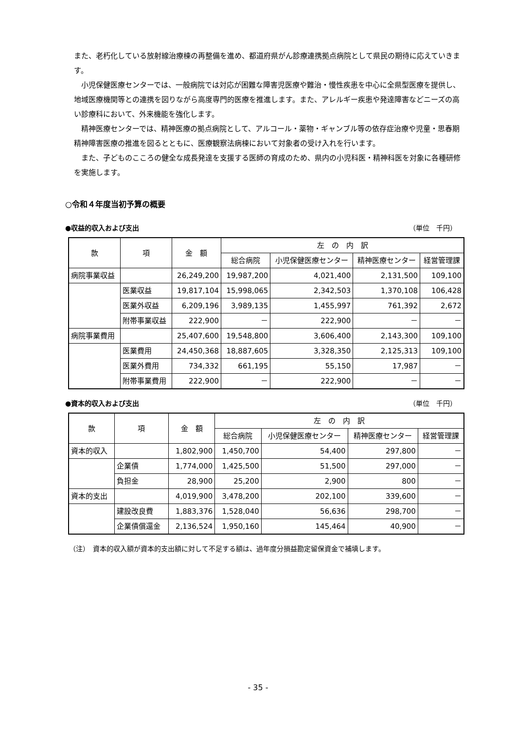また、老朽化している放射線治療棟の再整備を進め、都道府県がん診療連携拠点病院として県民の期待に応えていきます。
小児保健医療センターでは、一般病院では対応が困難な障害児医療や難治・慢性疾患を中心に全県型医療を提供し、地域医療機関等との連携を図りながら高度専門的医療を推進します。また、アレルギー疾患や発達障害などニーズの高い診療科において、外来機能を強化します。
精神医療センターでは、精神医療の拠点病院として、アルコール・薬物・ギャンブル等の依存症治療や児童・思春期精神障害医療の推進を図るとともに、医療観察法病棟において対象者の受け入れを行います。
また、子どものこころの健全な成長発達を支援する医師の育成のため、県内の小児科医・精神科医を対象に各種研修を実施します。
○令和４年度当初予算の概要
●収益的収入および支出 （単位　千円）
| 款 | 項 | 金 額 | 左 の 内 訳 | | | |
| --- | --- | --- | --- | --- | --- | --- |
| | | | 総合病院 | 小児保健医療センター | 精神医療センター | 経営管理課 |
| 病院事業収益 | | 26,249,200 | 19,987,200 | 4,021,400 | 2,131,500 | 109,100 |
| | 医業収益 | 19,817,104 | 15,998,065 | 2,342,503 | 1,370,108 | 106,428 |
| | 医業外収益 | 6,209,196 | 3,989,135 | 1,455,997 | 761,392 | 2,672 |
| | 附帯事業収益 | 222,900 | － | 222,900 | － | － |
| 病院事業費用 | | 25,407,600 | 19,548,800 | 3,606,400 | 2,143,300 | 109,100 |
| | 医業費用 | 24,450,368 | 18,887,605 | 3,328,350 | 2,125,313 | 109,100 |
| | 医業外費用 | 734,332 | 661,195 | 55,150 | 17,987 | － |
| | 附帯事業費用 | 222,900 | － | 222,900 | － | － |
●資本的収入および支出 （単位　千円）
| 款 | 項 | 金 額 | 左 の 内 訳 | | | |
| --- | --- | --- | --- | --- | --- | --- |
| | | | 総合病院 | 小児保健医療センター | 精神医療センター | 経営管理課 |
| 資本的収入 | | 1,802,900 | 1,450,700 | 54,400 | 297,800 | － |
| | 企業債 | 1,774,000 | 1,425,500 | 51,500 | 297,000 | － |
| | 負担金 | 28,900 | 25,200 | 2,900 | 800 | － |
| 資本的支出 | | 4,019,900 | 3,478,200 | 202,100 | 339,600 | － |
| | 建設改良費 | 1,883,376 | 1,528,040 | 56,636 | 298,700 | － |
| | 企業債償還金 | 2,136,524 | 1,950,160 | 145,464 | 40,900 | － |
（注）　資本的収入額が資本的支出額に対して不足する額は、過年度分損益勘定留保資金で補填します。
- 35 -